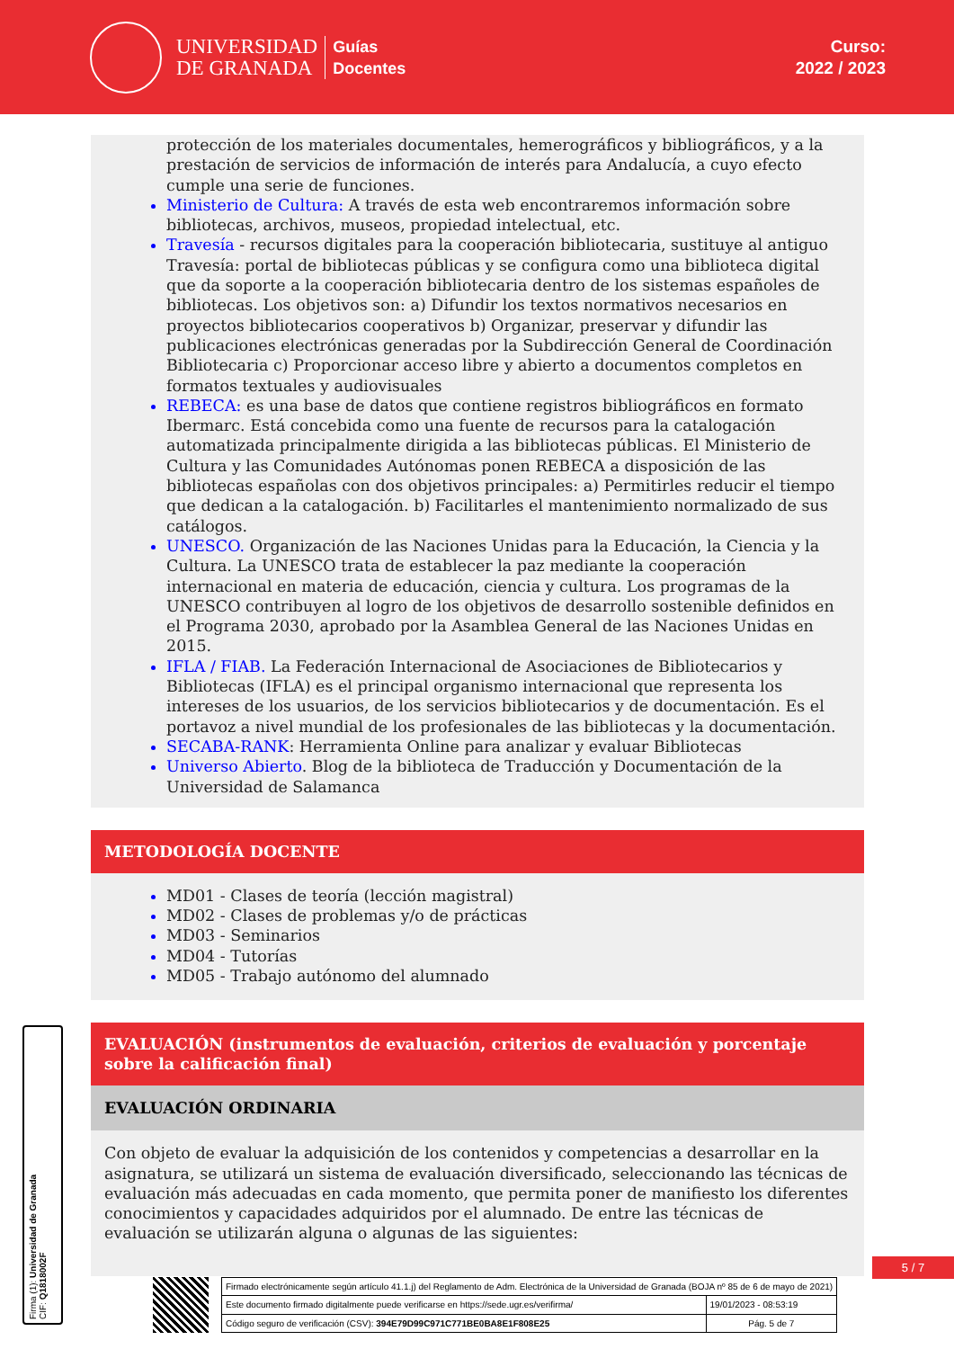UNIVERSIDAD
DE GRANADA
Guías
Docentes
Curso:
2022 / 2023
protección de los materiales documentales, hemerográficos y bibliográficos, y a la prestación de servicios de información de interés para Andalucía, a cuyo efecto cumple una serie de funciones.
Ministerio de Cultura: A través de esta web encontraremos información sobre bibliotecas, archivos, museos, propiedad intelectual, etc.
Travesía - recursos digitales para la cooperación bibliotecaria, sustituye al antiguo Travesía: portal de bibliotecas públicas y se configura como una biblioteca digital que da soporte a la cooperación bibliotecaria dentro de los sistemas españoles de bibliotecas. Los objetivos son: a) Difundir los textos normativos necesarios en proyectos bibliotecarios cooperativos b) Organizar, preservar y difundir las publicaciones electrónicas generadas por la Subdirección General de Coordinación Bibliotecaria c) Proporcionar acceso libre y abierto a documentos completos en formatos textuales y audiovisuales
REBECA: es una base de datos que contiene registros bibliográficos en formato Ibermarc. Está concebida como una fuente de recursos para la catalogación automatizada principalmente dirigida a las bibliotecas públicas. El Ministerio de Cultura y las Comunidades Autónomas ponen REBECA a disposición de las bibliotecas españolas con dos objetivos principales: a) Permitirles reducir el tiempo que dedican a la catalogación. b) Facilitarles el mantenimiento normalizado de sus catálogos.
UNESCO. Organización de las Naciones Unidas para la Educación, la Ciencia y la Cultura. La UNESCO trata de establecer la paz mediante la cooperación internacional en materia de educación, ciencia y cultura. Los programas de la UNESCO contribuyen al logro de los objetivos de desarrollo sostenible definidos en el Programa 2030, aprobado por la Asamblea General de las Naciones Unidas en 2015.
IFLA / FIAB. La Federación Internacional de Asociaciones de Bibliotecarios y Bibliotecas (IFLA) es el principal organismo internacional que representa los intereses de los usuarios, de los servicios bibliotecarios y de documentación. Es el portavoz a nivel mundial de los profesionales de las bibliotecas y la documentación.
SECABA-RANK: Herramienta Online para analizar y evaluar Bibliotecas
Universo Abierto. Blog de la biblioteca de Traducción y Documentación de la Universidad de Salamanca
METODOLOGÍA DOCENTE
MD01 - Clases de teoría (lección magistral)
MD02 - Clases de problemas y/o de prácticas
MD03 - Seminarios
MD04 - Tutorías
MD05 - Trabajo autónomo del alumnado
EVALUACIÓN (instrumentos de evaluación, criterios de evaluación y porcentaje sobre la calificación final)
EVALUACIÓN ORDINARIA
Con objeto de evaluar la adquisición de los contenidos y competencias a desarrollar en la asignatura, se utilizará un sistema de evaluación diversificado, seleccionando las técnicas de evaluación más adecuadas en cada momento, que permita poner de manifiesto los diferentes conocimientos y capacidades adquiridos por el alumnado. De entre las técnicas de evaluación se utilizarán alguna o algunas de las siguientes:
Firma (1): Universidad de Granada
CIF: Q1818002F
5 / 7
| Firmado electrónicamente según artículo 41.1.j) del Reglamento de Adm. Electrónica de la Universidad de Granada (BOJA nº 85 de 6 de mayo de 2021) | |
| Este documento firmado digitalmente puede verificarse en https://sede.ugr.es/verifirma/ | 19/01/2023 - 08:53:19 |
| Código seguro de verificación (CSV): 394E79D99C971C771BE0BA8E1F808E25 | Pág. 5 de 7 |